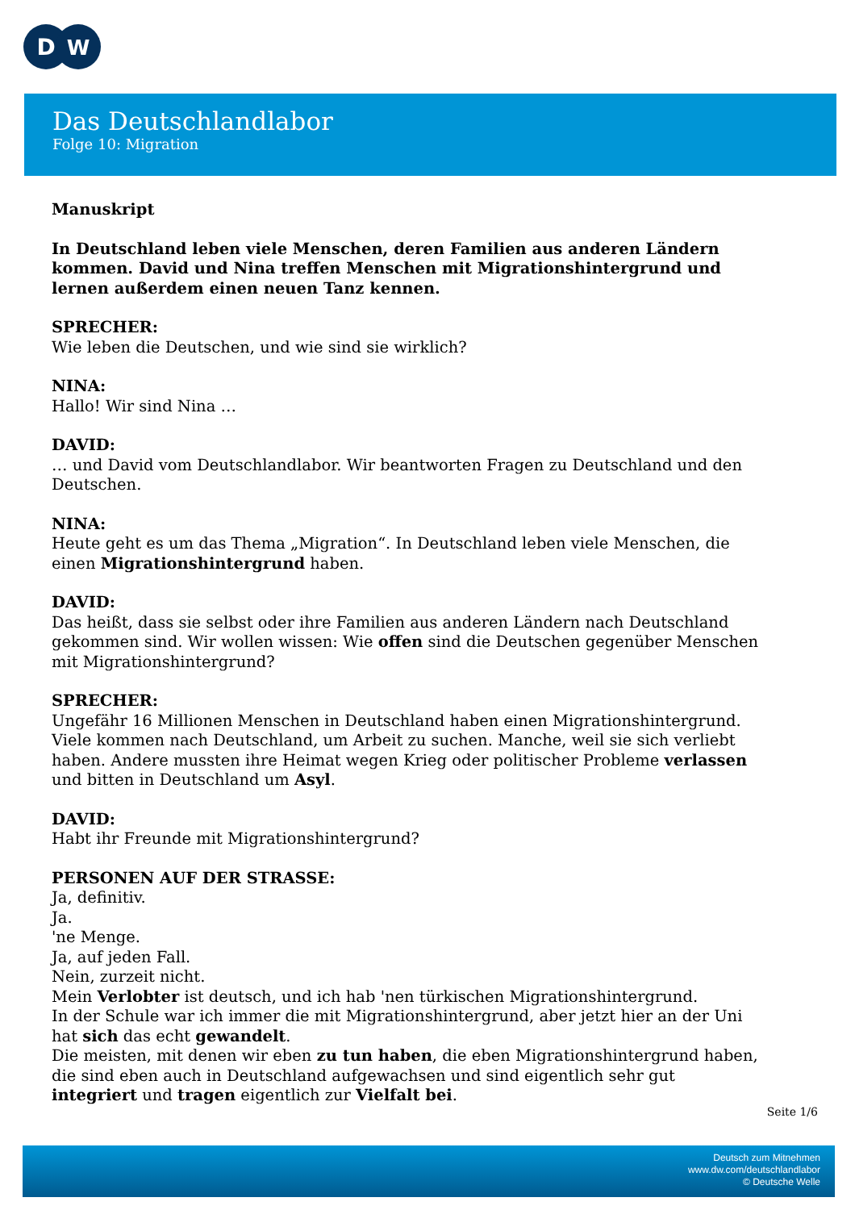D
W
Das Deutschlandlabor
Folge 10: Migration
Manuskript
In Deutschland leben viele Menschen, deren Familien aus anderen Ländern kommen. David und Nina treffen Menschen mit Migrationshintergrund und lernen außerdem einen neuen Tanz kennen.
SPRECHER:
Wie leben die Deutschen, und wie sind sie wirklich?
NINA:
Hallo! Wir sind Nina …
DAVID:
… und David vom Deutschlandlabor. Wir beantworten Fragen zu Deutschland und den Deutschen.
NINA:
Heute geht es um das Thema „Migration“. In Deutschland leben viele Menschen, die einen Migrationshintergrund haben.
DAVID:
Das heißt, dass sie selbst oder ihre Familien aus anderen Ländern nach Deutschland gekommen sind. Wir wollen wissen: Wie offen sind die Deutschen gegenüber Menschen mit Migrationshintergrund?
SPRECHER:
Ungefähr 16 Millionen Menschen in Deutschland haben einen Migrationshintergrund. Viele kommen nach Deutschland, um Arbeit zu suchen. Manche, weil sie sich verliebt haben. Andere mussten ihre Heimat wegen Krieg oder politischer Probleme verlassen und bitten in Deutschland um Asyl.
DAVID:
Habt ihr Freunde mit Migrationshintergrund?
PERSONEN AUF DER STRASSE:
Ja, definitiv.
Ja.
'ne Menge.
Ja, auf jeden Fall.
Nein, zurzeit nicht.
Mein Verlobter ist deutsch, und ich hab 'nen türkischen Migrationshintergrund.
In der Schule war ich immer die mit Migrationshintergrund, aber jetzt hier an der Uni hat sich das echt gewandelt.
Die meisten, mit denen wir eben zu tun haben, die eben Migrationshintergrund haben, die sind eben auch in Deutschland aufgewachsen und sind eigentlich sehr gut integriert und tragen eigentlich zur Vielfalt bei.
Seite 1/6
Deutsch zum Mitnehmen
www.dw.com/deutschlandlabor
© Deutsche Welle